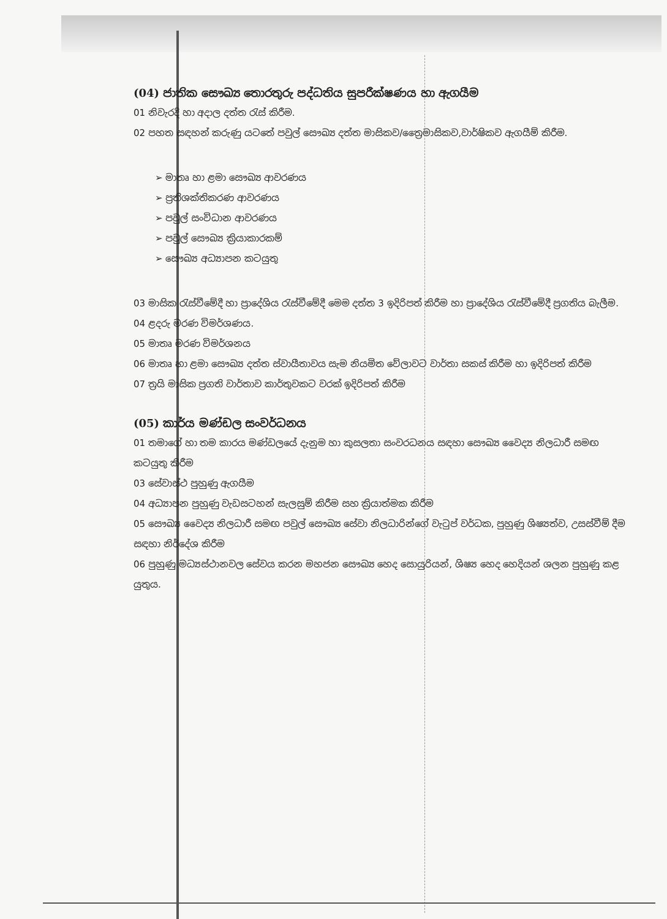(04) ජාතික සෞඛ්‍ය තොරතුරු පද්ධතිය සුපරීක්ෂණය හා ඇගයීම
01 නිවැරදි හා අදාල දත්ත රැස් කිරීම.
02 පහත සඳහන් කරුණු යටතේ පවුල් සෞඛ්‍ය දත්ත මාසිකව/ත්‍රෛමාසිකව,වාර්ෂිකව ඇගයීම් කිරීම.
➢ මාතෘ හා ළමා සෞඛ්‍ය ආවරණය
➢ ප්‍රතිශක්තිකරණ ආවරණය
➢ පවුල් සංවිධාන ආවරණය
➢ පවුල් සෞඛ්‍ය ක්‍රියාකාරකම්
➢ සෞඛ්‍ය අධ්‍යාපන කටයුතු
03 මාසික රැස්වීමේදී හා ප්‍රාදේශිය රැස්වීමේදී මෙම දත්ත 3 ඉදිරිපත් කිරීම හා ප්‍රාදේශිය රැස්වීමේදී ප්‍රගතිය බැලීම.
04 ළදරු මරණ විමර්ශණය.
05 මාතෘ මරණ විමර්ශනය
06 මාතෘ හා ළමා සෞඛ්‍ය දත්ත ස්වායීතාවය සැම නියමිත වේලාවට වාර්තා සකස් කිරීම හා ඉදිරිපත් කිරීම
07 ත්‍රයි මාසික ප්‍රගති වාර්තාව කාර්තුවකට වරක් ඉදිරිපත් කිරීම
(05) කාර්ය මණ්ඩල සංවර්ධනය
01 තමාගේ හා තම කාරය මණ්ඩලයේ දැනුම හා කුසලතා සංවරධනය සඳහා සෞඛ්‍ය වෛද්‍ය නිලධාරී සමඟ කටයුතු කිරීම
03 සේවාස්ථ පුහුණු ඇගයීම
04 අධ්‍යාපන පුහුණු වැඩසටහන් සැලසුම් කිරීම සහ ක්‍රියාත්මක කිරීම
05 සෞඛ්‍ය වෛද්‍ය නිලධාරී සමඟ පවුල් සෞඛ්‍ය සේවා නිලධාරින්ගේ වැටුප් වර්ධක, පුහුණු ශිෂ්‍යත්ව, උසස්වීම් දීම සඳහා නිර්දේශ කිරීම
06 පුහුණු මධ්‍යස්ථානවල සේවය කරන මහජන සෞඛ්‍ය හෙද සොයුරියන්, ශිෂ්‍ය හෙද හෙදියන් ශලන පුහුණු කළ යුතුය.